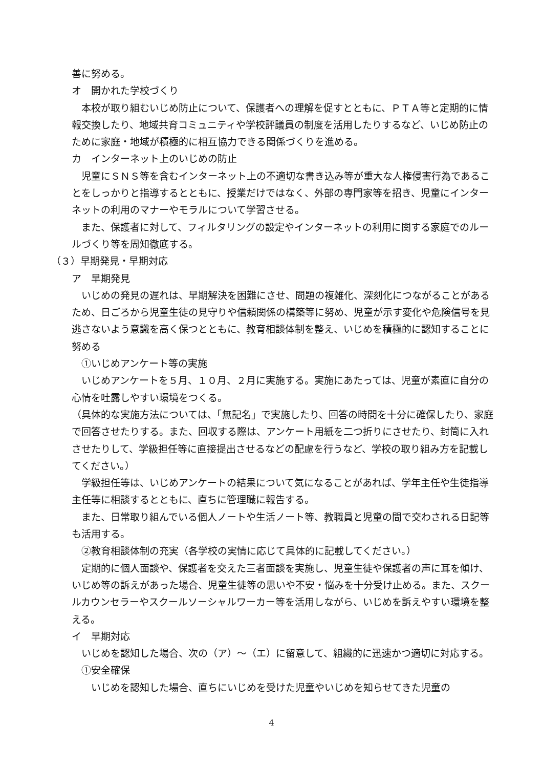善に努める。
オ　開かれた学校づくり
　本校が取り組むいじめ防止について、保護者への理解を促すとともに、ＰＴＡ等と定期的に情報交換したり、地域共育コミュニティや学校評議員の制度を活用したりするなど、いじめ防止のために家庭・地域が積極的に相互協力できる関係づくりを進める。
カ　インターネット上のいじめの防止
　児童にＳＮＳ等を含むインターネット上の不適切な書き込み等が重大な人権侵害行為であることをしっかりと指導するとともに、授業だけではなく、外部の専門家等を招き、児童にインターネットの利用のマナーやモラルについて学習させる。
　また、保護者に対して、フィルタリングの設定やインターネットの利用に関する家庭でのルールづくり等を周知徹底する。
（３）早期発見・早期対応
ア　早期発見
　いじめの発見の遅れは、早期解決を困難にさせ、問題の複雑化、深刻化につながることがあるため、日ごろから児童生徒の見守りや信頼関係の構築等に努め、児童が示す変化や危険信号を見逃さないよう意識を高く保つとともに、教育相談体制を整え、いじめを積極的に認知することに努める
　①いじめアンケート等の実施
　いじめアンケートを５月、１０月、２月に実施する。実施にあたっては、児童が素直に自分の心情を吐露しやすい環境をつくる。
（具体的な実施方法については、「無記名」で実施したり、回答の時間を十分に確保したり、家庭で回答させたりする。また、回収する際は、アンケート用紙を二つ折りにさせたり、封筒に入れさせたりして、学級担任等に直接提出させるなどの配慮を行うなど、学校の取り組み方を記載してください。）
　学級担任等は、いじめアンケートの結果について気になることがあれば、学年主任や生徒指導主任等に相談するとともに、直ちに管理職に報告する。
　また、日常取り組んでいる個人ノートや生活ノート等、教職員と児童の間で交わされる日記等も活用する。
　②教育相談体制の充実（各学校の実情に応じて具体的に記載してください。）
　定期的に個人面談や、保護者を交えた三者面談を実施し、児童生徒や保護者の声に耳を傾け、いじめ等の訴えがあった場合、児童生徒等の思いや不安・悩みを十分受け止める。また、スクールカウンセラーやスクールソーシャルワーカー等を活用しながら、いじめを訴えやすい環境を整える。
イ　早期対応
　いじめを認知した場合、次の（ア）～（エ）に留意して、組織的に迅速かつ適切に対応する。
　①安全確保
　　いじめを認知した場合、直ちにいじめを受けた児童やいじめを知らせてきた児童の
4